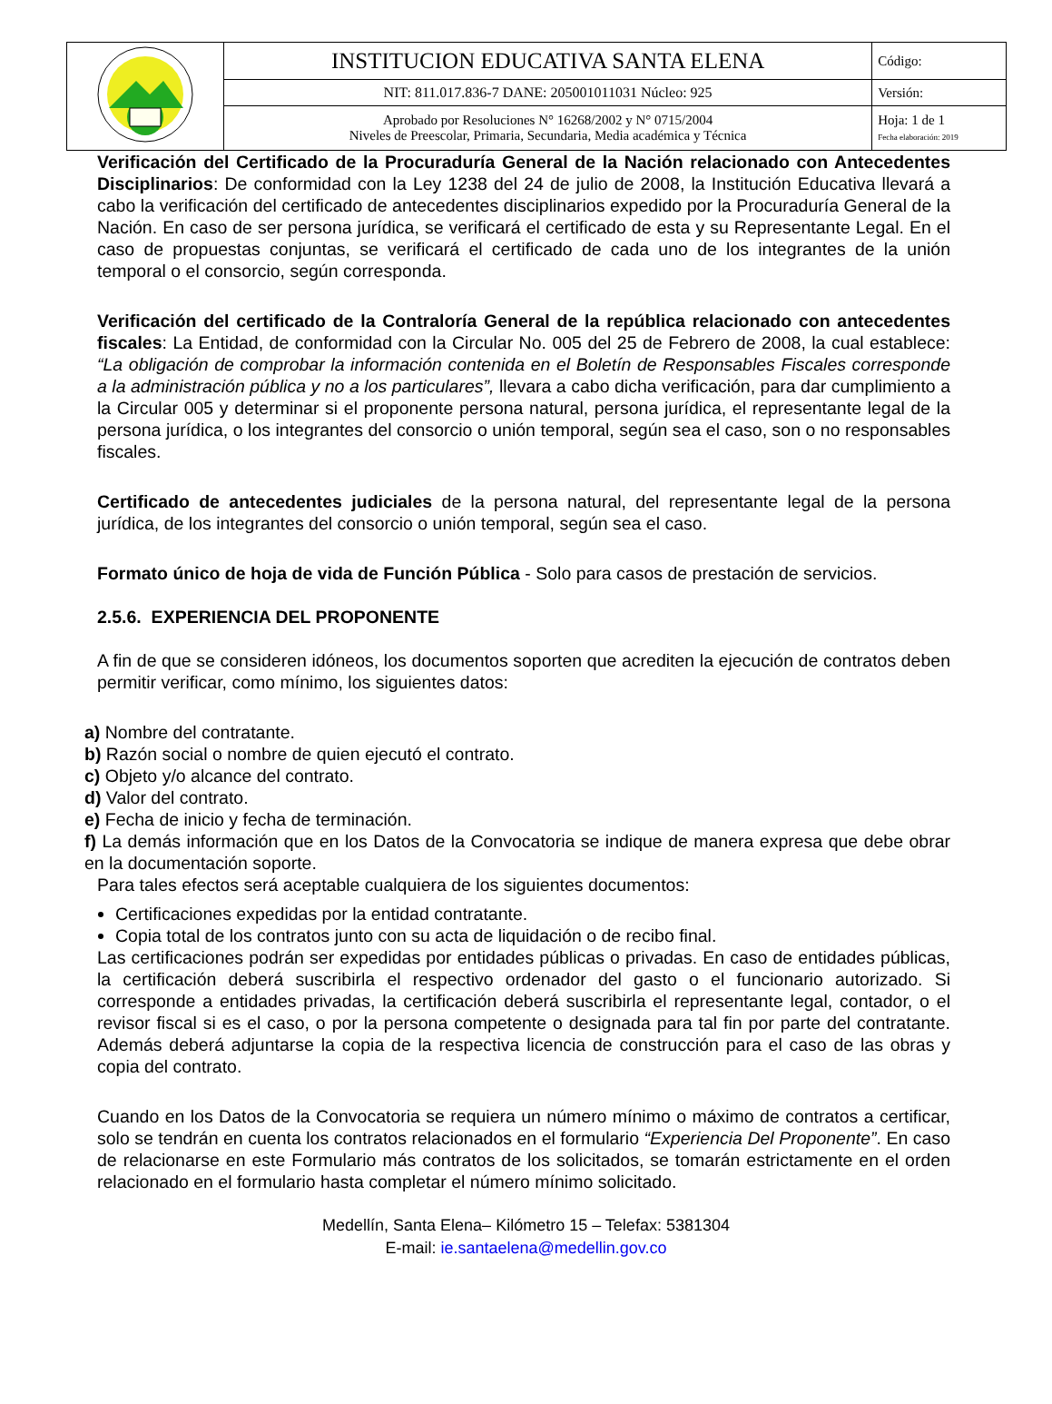| | INSTITUCION EDUCATIVA SANTA ELENA | Código: |
| | NIT: 811.017.836-7 DANE: 205001011031 Núcleo: 925 | Versión: |
| | Aprobado por Resoluciones N° 16268/2002 y N° 0715/2004 Niveles de Preescolar, Primaria, Secundaria, Media académica y Técnica | Hoja: 1 de 1 Fecha elaboración: 2019 |
Verificación del Certificado de la Procuraduría General de la Nación relacionado con Antecedentes Disciplinarios: De conformidad con la Ley 1238 del 24 de julio de 2008, la Institución Educativa llevará a cabo la verificación del certificado de antecedentes disciplinarios expedido por la Procuraduría General de la Nación. En caso de ser persona jurídica, se verificará el certificado de esta y su Representante Legal. En el caso de propuestas conjuntas, se verificará el certificado de cada uno de los integrantes de la unión temporal o el consorcio, según corresponda.
Verificación del certificado de la Contraloría General de la república relacionado con antecedentes fiscales: La Entidad, de conformidad con la Circular No. 005 del 25 de Febrero de 2008, la cual establece: “La obligación de comprobar la información contenida en el Boletín de Responsables Fiscales corresponde a la administración pública y no a los particulares”, llevara a cabo dicha verificación, para dar cumplimiento a la Circular 005 y determinar si el proponente persona natural, persona jurídica, el representante legal de la persona jurídica, o los integrantes del consorcio o unión temporal, según sea el caso, son o no responsables fiscales.
Certificado de antecedentes judiciales de la persona natural, del representante legal de la persona jurídica, de los integrantes del consorcio o unión temporal, según sea el caso.
Formato único de hoja de vida de Función Pública - Solo para casos de prestación de servicios.
2.5.6. EXPERIENCIA DEL PROPONENTE
A fin de que se consideren idóneos, los documentos soporten que acrediten la ejecución de contratos deben permitir verificar, como mínimo, los siguientes datos:
a) Nombre del contratante.
b) Razón social o nombre de quien ejecutó el contrato.
c) Objeto y/o alcance del contrato.
d) Valor del contrato.
e) Fecha de inicio y fecha de terminación.
f) La demás información que en los Datos de la Convocatoria se indique de manera expresa que debe obrar en la documentación soporte.
Para tales efectos será aceptable cualquiera de los siguientes documentos:
Certificaciones expedidas por la entidad contratante.
Copia total de los contratos junto con su acta de liquidación o de recibo final.
Las certificaciones podrán ser expedidas por entidades públicas o privadas. En caso de entidades públicas, la certificación deberá suscribirla el respectivo ordenador del gasto o el funcionario autorizado. Si corresponde a entidades privadas, la certificación deberá suscribirla el representante legal, contador, o el revisor fiscal si es el caso, o por la persona competente o designada para tal fin por parte del contratante. Además deberá adjuntarse la copia de la respectiva licencia de construcción para el caso de las obras y copia del contrato.
Cuando en los Datos de la Convocatoria se requiera un número mínimo o máximo de contratos a certificar, solo se tendrán en cuenta los contratos relacionados en el formulario “Experiencia Del Proponente”. En caso de relacionarse en este Formulario más contratos de los solicitados, se tomarán estrictamente en el orden relacionado en el formulario hasta completar el número mínimo solicitado.
Medellín, Santa Elena– Kilómetro 15 – Telefax: 5381304
E-mail: ie.santaelena@medellin.gov.co